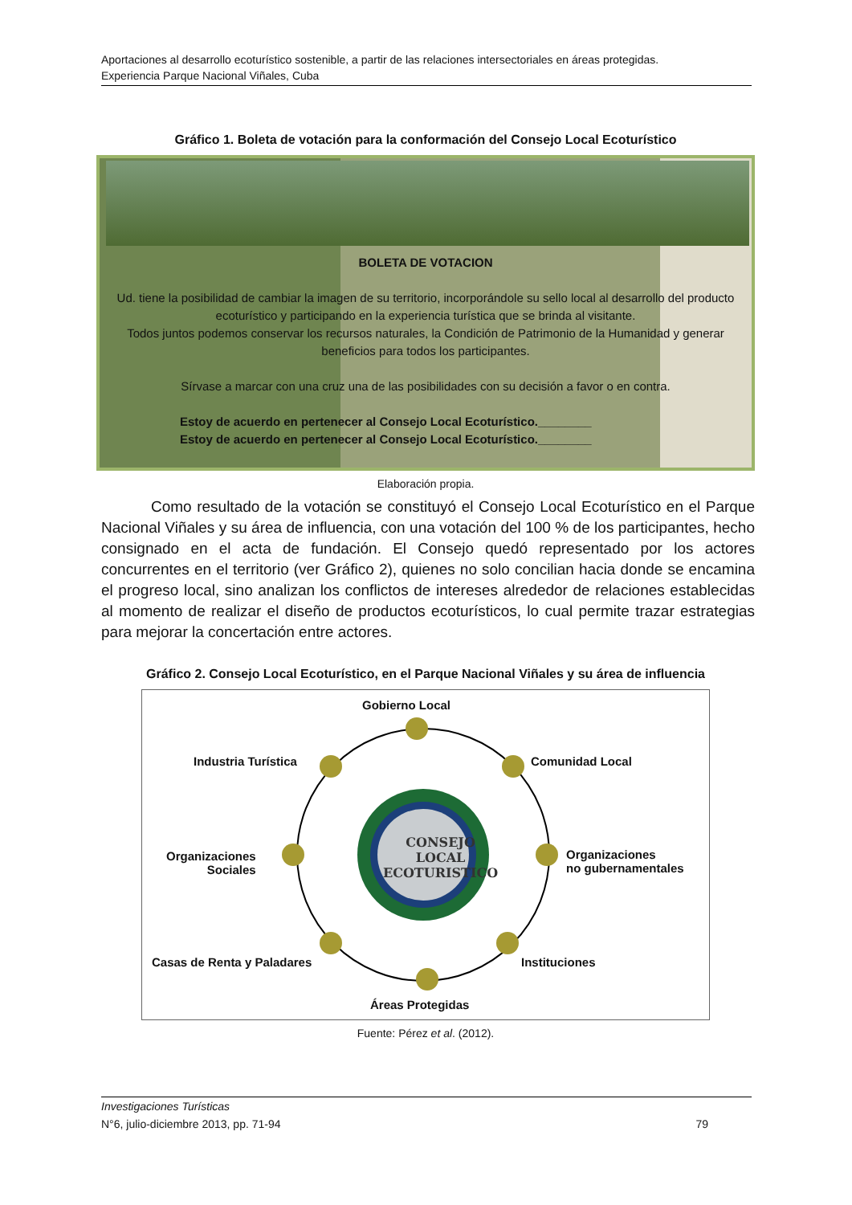Aportaciones al desarrollo ecoturístico sostenible, a partir de las relaciones intersectoriales en áreas protegidas.
Experiencia Parque Nacional Viñales, Cuba
Gráfico 1. Boleta de votación para la conformación del Consejo Local Ecoturístico
BOLETA DE VOTACION
Ud. tiene la posibilidad de cambiar la imagen de su territorio, incorporándole su sello local al desarrollo del producto ecoturístico y participando en la experiencia turística que se brinda al visitante.
Todos juntos podemos conservar los recursos naturales, la Condición de Patrimonio de la Humanidad y generar beneficios para todos los participantes.
Sírvase a marcar con una cruz una de las posibilidades con su decisión a favor o en contra.
Estoy de acuerdo en pertenecer al Consejo Local Ecoturístico.________
Estoy de acuerdo en pertenecer al Consejo Local Ecoturístico.________
Elaboración propia.
Como resultado de la votación se constituyó el Consejo Local Ecoturístico en el Parque Nacional Viñales y su área de influencia, con una votación del 100 % de los participantes, hecho consignado en el acta de fundación. El Consejo quedó representado por los actores concurrentes en el territorio (ver Gráfico 2), quienes no solo concilian hacia donde se encamina el progreso local, sino analizan los conflictos de intereses alrededor de relaciones establecidas al momento de realizar el diseño de productos ecoturísticos, lo cual permite trazar estrategias para mejorar la concertación entre actores.
Gráfico 2. Consejo Local Ecoturístico, en el Parque Nacional Viñales y su área de influencia
Gobierno Local
Industria Turística Comunidad Local
Organizaciones
Sociales
Organizaciones
no gubernamentales
CONSEJO
LOCAL
ECOTURISTICO
Casas de Renta y Paladares Instituciones
Áreas Protegidas
Fuente: Pérez et al. (2012).
Investigaciones Turísticas
N°6, julio-diciembre 2013, pp. 71-94 79